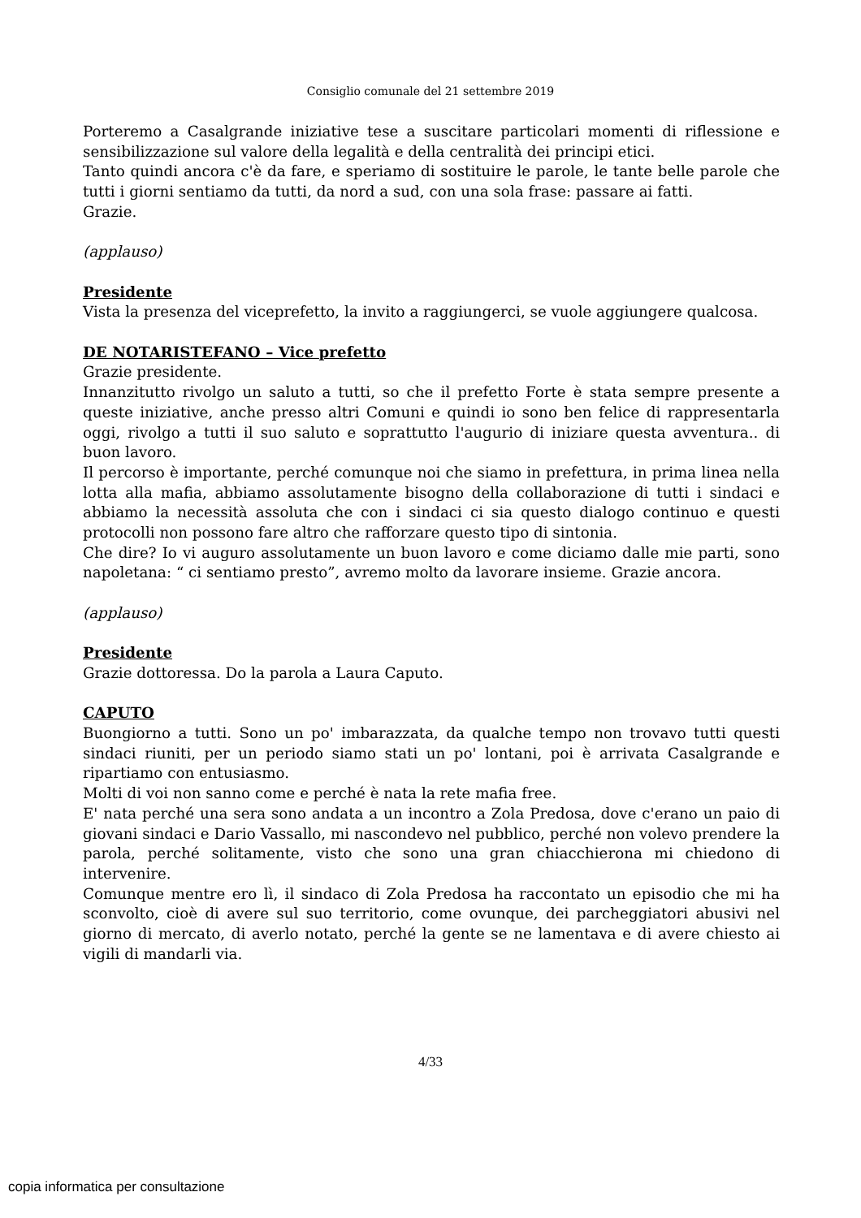Consiglio comunale del 21 settembre 2019
Porteremo a Casalgrande iniziative tese a suscitare particolari momenti di riflessione e sensibilizzazione sul valore della legalità e della centralità dei principi etici.
Tanto quindi ancora c'è da fare, e speriamo di sostituire le parole, le tante belle parole che tutti i giorni sentiamo da tutti, da nord a sud, con una sola frase: passare ai fatti.
Grazie.
(applauso)
Presidente
Vista la presenza del viceprefetto, la invito a raggiungerci, se vuole aggiungere qualcosa.
DE NOTARISTEFANO – Vice prefetto
Grazie presidente.
Innanzitutto rivolgo un saluto a tutti, so che il prefetto Forte è stata sempre presente a queste iniziative, anche presso altri Comuni e quindi io sono ben felice di rappresentarla oggi, rivolgo a tutti il suo saluto e soprattutto l'augurio di iniziare questa avventura.. di buon lavoro.
Il percorso è importante, perché comunque noi che siamo in prefettura, in prima linea nella lotta alla mafia, abbiamo assolutamente bisogno della collaborazione di tutti i sindaci e abbiamo la necessità assoluta che con i sindaci ci sia questo dialogo continuo e questi protocolli non possono fare altro che rafforzare questo tipo di sintonia.
Che dire? Io vi auguro assolutamente un buon lavoro e come diciamo dalle mie parti, sono napoletana: “ ci sentiamo presto”, avremo molto da lavorare insieme. Grazie ancora.
(applauso)
Presidente
Grazie dottoressa. Do la parola a Laura Caputo.
CAPUTO
Buongiorno a tutti. Sono un po' imbarazzata, da qualche tempo non trovavo tutti questi sindaci riuniti, per un periodo siamo stati un po' lontani, poi è arrivata Casalgrande e ripartiamo con entusiasmo.
Molti di voi non sanno come e perché è nata la rete mafia free.
E' nata perché una sera sono andata a un incontro a Zola Predosa, dove c'erano un paio di giovani sindaci e Dario Vassallo, mi nascondevo nel pubblico, perché non volevo prendere la parola, perché solitamente, visto che sono una gran chiacchierona mi chiedono di intervenire.
Comunque mentre ero lì, il sindaco di Zola Predosa ha raccontato un episodio che mi ha sconvolto, cioè di avere sul suo territorio, come ovunque, dei parcheggiatori abusivi nel giorno di mercato, di averlo notato, perché la gente se ne lamentava e di avere chiesto ai vigili di mandarli via.
4/33
copia informatica per consultazione